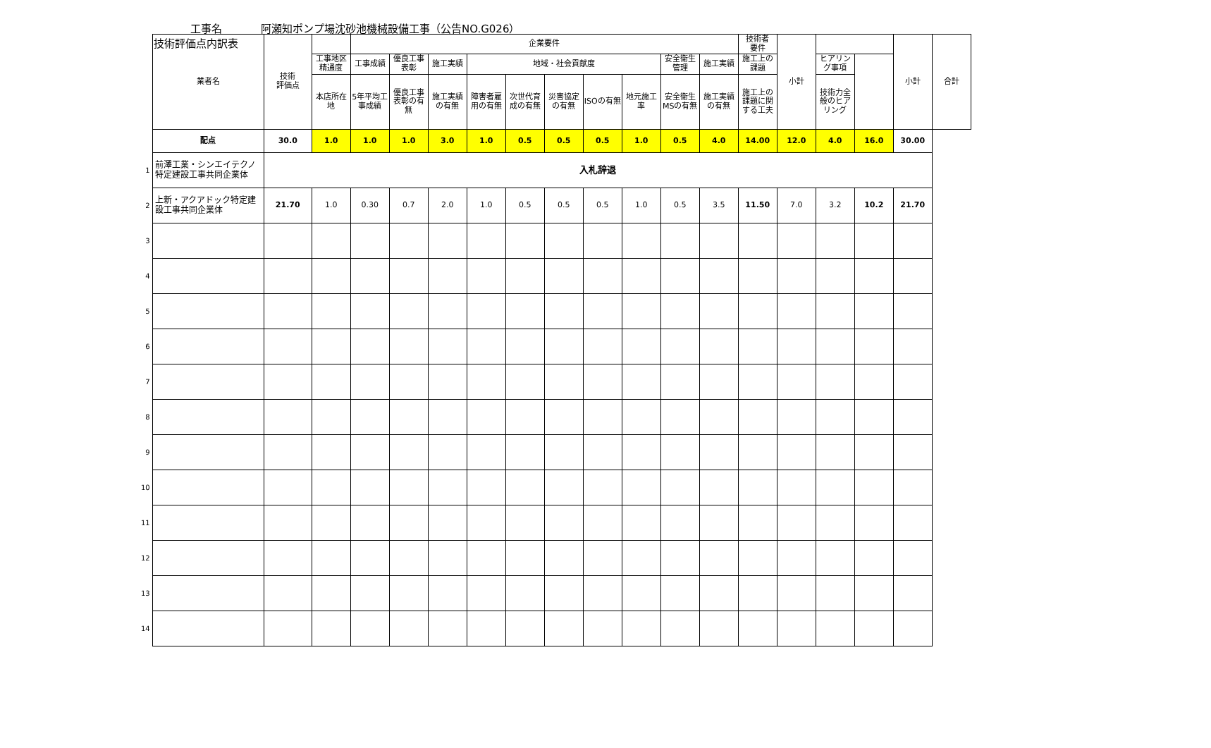技術評価点内訳表
工事名 阿瀬知ポンプ場沈砂池機械設備工事（公告NO.G026）
| | 業者名 | 技術 評価点 | | 企業要件 | | | | | | | | | | 技術者 要件 | 小計 | | | 小計 | 合計 |
| | | | 工事地区精通度 | 工事成績 | 優良工事表彰 | 施工実績 | 地域・社会貢献度 | | | | | 安全衛生管理 | 施工実績 | 施工上の課題 | | ヒアリング事項 | | | |
| | | | 本店所在地 | 5年平均工事成績 | 優良工事表彰の有無 | 施工実績の有無 | 障害者雇用の有無 | 次世代育成の有無 | 災害協定の有無 | ISOの有無 | 地元施工率 | 安全衛生MSの有無 | 施工実績の有無 | 施工上の課題に関する工夫 | | 技術力全般のヒアリング | | | |
| | 配点 | 30.0 | 1.0 | 1.0 | 1.0 | 3.0 | 1.0 | 0.5 | 0.5 | 0.5 | 1.0 | 0.5 | 4.0 | 14.00 | 12.0 | 4.0 | 16.0 | 30.00 | |
| 1 | 前澤工業・シンエイテクノ特定建設工事共同企業体 | 入札辞退 | | | | | | | | | | | | | | | | | |
| 2 | 上新・アクアドック特定建設工事共同企業体 | 21.70 | 1.0 | 0.30 | 0.7 | 2.0 | 1.0 | 0.5 | 0.5 | 0.5 | 1.0 | 0.5 | 3.5 | 11.50 | 7.0 | 3.2 | 10.2 | 21.70 | |
| 3 | | | | | | | | | | | | | | | | | | | |
| 4 | | | | | | | | | | | | | | | | | | | |
| 5 | | | | | | | | | | | | | | | | | | | |
| 6 | | | | | | | | | | | | | | | | | | | |
| 7 | | | | | | | | | | | | | | | | | | | |
| 8 | | | | | | | | | | | | | | | | | | | |
| 9 | | | | | | | | | | | | | | | | | | | |
| 10 | | | | | | | | | | | | | | | | | | | |
| 11 | | | | | | | | | | | | | | | | | | | |
| 12 | | | | | | | | | | | | | | | | | | | |
| 13 | | | | | | | | | | | | | | | | | | | |
| 14 | | | | | | | | | | | | | | | | | | | |